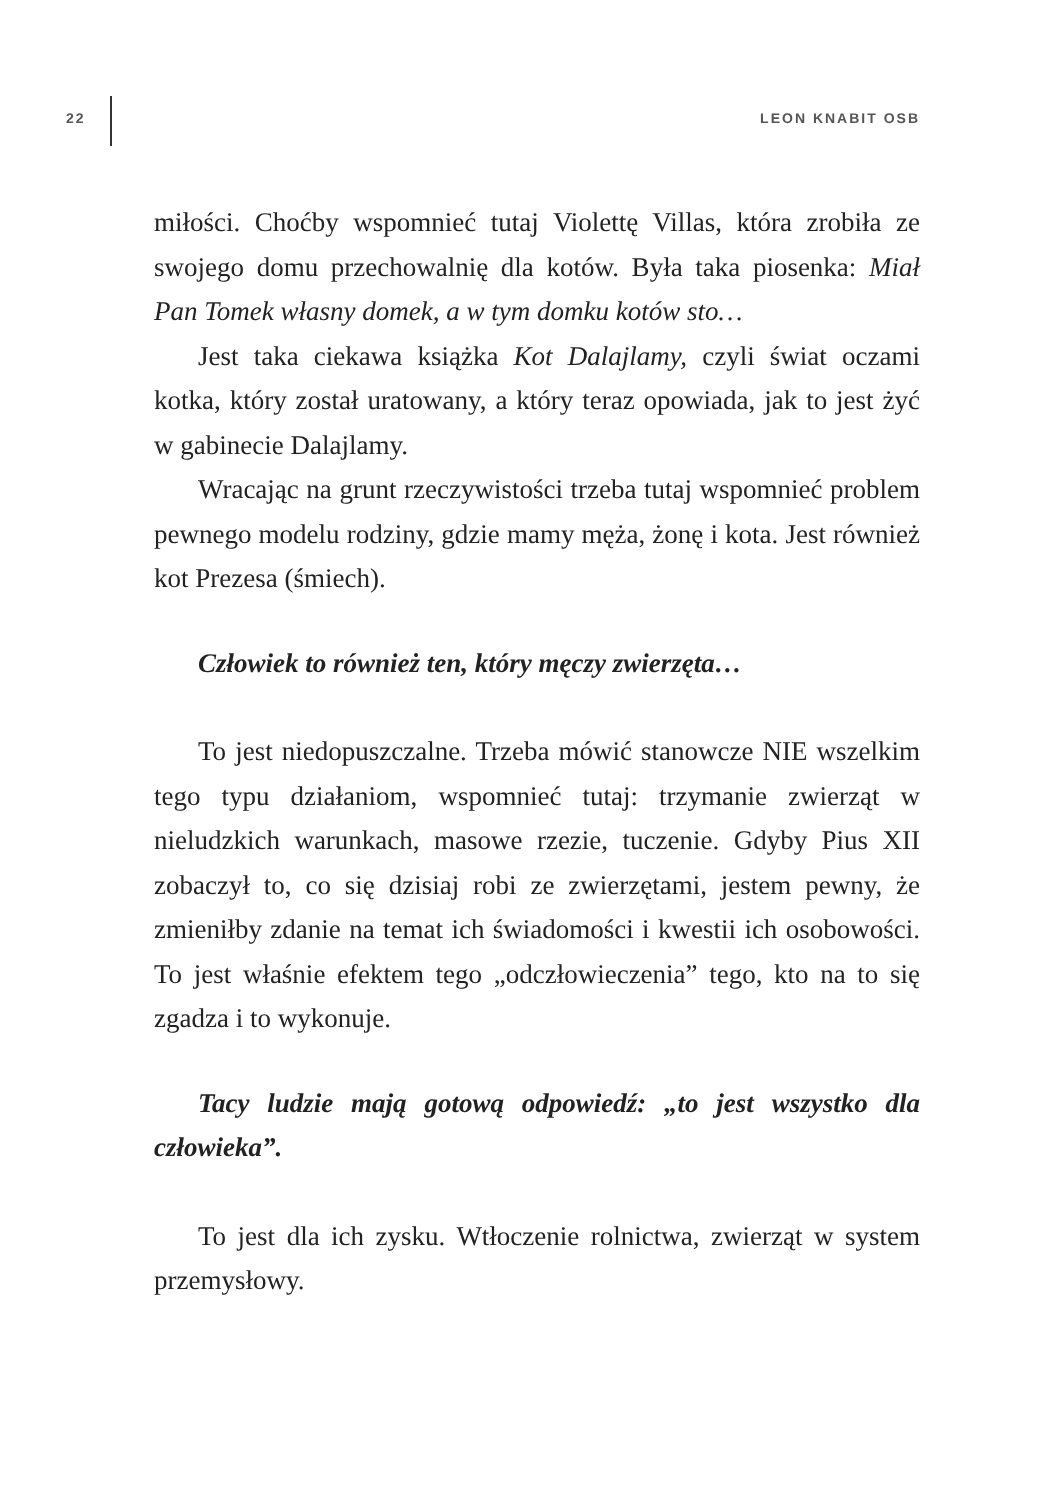22 LEON KNABIT OSB
miłości. Choćby wspomnieć tutaj Violettę Villas, która zrobiła ze swojego domu przechowalnię dla kotów. Była taka piosenka: Miał Pan Tomek własny domek, a w tym domku kotów sto…
Jest taka ciekawa książka Kot Dalajlamy, czyli świat oczami kotka, który został uratowany, a który teraz opowiada, jak to jest żyć w gabinecie Dalajlamy.
Wracając na grunt rzeczywistości trzeba tutaj wspomnieć problem pewnego modelu rodziny, gdzie mamy męża, żonę i kota. Jest również kot Prezesa (śmiech).
Człowiek to również ten, który męczy zwierzęta…
To jest niedopuszczalne. Trzeba mówić stanowcze NIE wszelkim tego typu działaniom, wspomnieć tutaj: trzymanie zwierząt w nieludzkich warunkach, masowe rzezie, tuczenie. Gdyby Pius XII zobaczył to, co się dzisiaj robi ze zwierzętami, jestem pewny, że zmieniłby zdanie na temat ich świadomości i kwestii ich osobowości. To jest właśnie efektem tego „od­człowieczenia” tego, kto na to się zgadza i to wykonuje.
Tacy ludzie mają gotową odpowiedź: „to jest wszystko dla człowieka”.
To jest dla ich zysku. Wtłoczenie rolnictwa, zwierząt w sys­tem przemysłowy.